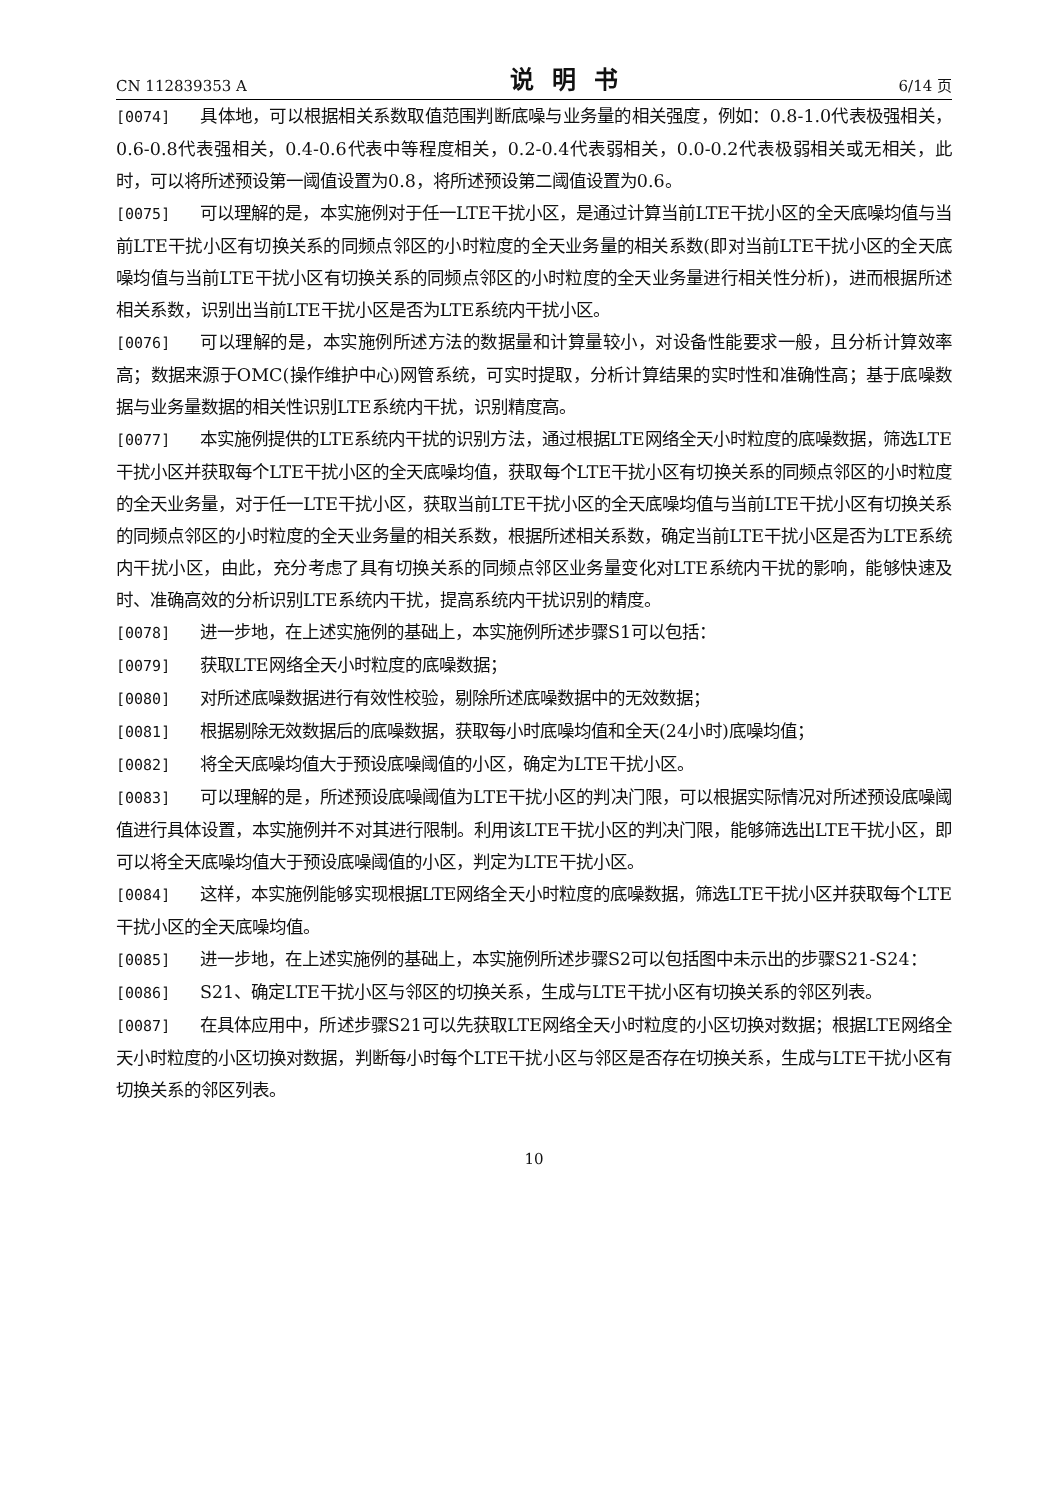CN 112839353 A 说明书 6/14 页
[0074] 具体地，可以根据相关系数取值范围判断底噪与业务量的相关强度，例如：0.8-1.0代表极强相关，0.6-0.8代表强相关，0.4-0.6代表中等程度相关，0.2-0.4代表弱相关，0.0-0.2代表极弱相关或无相关，此时，可以将所述预设第一阈值设置为0.8，将所述预设第二阈值设置为0.6。
[0075] 可以理解的是，本实施例对于任一LTE干扰小区，是通过计算当前LTE干扰小区的全天底噪均值与当前LTE干扰小区有切换关系的同频点邻区的小时粒度的全天业务量的相关系数(即对当前LTE干扰小区的全天底噪均值与当前LTE干扰小区有切换关系的同频点邻区的小时粒度的全天业务量进行相关性分析)，进而根据所述相关系数，识别出当前LTE干扰小区是否为LTE系统内干扰小区。
[0076] 可以理解的是，本实施例所述方法的数据量和计算量较小，对设备性能要求一般，且分析计算效率高；数据来源于OMC(操作维护中心)网管系统，可实时提取，分析计算结果的实时性和准确性高；基于底噪数据与业务量数据的相关性识别LTE系统内干扰，识别精度高。
[0077] 本实施例提供的LTE系统内干扰的识别方法，通过根据LTE网络全天小时粒度的底噪数据，筛选LTE干扰小区并获取每个LTE干扰小区的全天底噪均值，获取每个LTE干扰小区有切换关系的同频点邻区的小时粒度的全天业务量，对于任一LTE干扰小区，获取当前LTE干扰小区的全天底噪均值与当前LTE干扰小区有切换关系的同频点邻区的小时粒度的全天业务量的相关系数，根据所述相关系数，确定当前LTE干扰小区是否为LTE系统内干扰小区，由此，充分考虑了具有切换关系的同频点邻区业务量变化对LTE系统内干扰的影响，能够快速及时、准确高效的分析识别LTE系统内干扰，提高系统内干扰识别的精度。
[0078] 进一步地，在上述实施例的基础上，本实施例所述步骤S1可以包括：
[0079] 获取LTE网络全天小时粒度的底噪数据；
[0080] 对所述底噪数据进行有效性校验，剔除所述底噪数据中的无效数据；
[0081] 根据剔除无效数据后的底噪数据，获取每小时底噪均值和全天(24小时)底噪均值；
[0082] 将全天底噪均值大于预设底噪阈值的小区，确定为LTE干扰小区。
[0083] 可以理解的是，所述预设底噪阈值为LTE干扰小区的判决门限，可以根据实际情况对所述预设底噪阈值进行具体设置，本实施例并不对其进行限制。利用该LTE干扰小区的判决门限，能够筛选出LTE干扰小区，即可以将全天底噪均值大于预设底噪阈值的小区，判定为LTE干扰小区。
[0084] 这样，本实施例能够实现根据LTE网络全天小时粒度的底噪数据，筛选LTE干扰小区并获取每个LTE干扰小区的全天底噪均值。
[0085] 进一步地，在上述实施例的基础上，本实施例所述步骤S2可以包括图中未示出的步骤S21-S24：
[0086] S21、确定LTE干扰小区与邻区的切换关系，生成与LTE干扰小区有切换关系的邻区列表。
[0087] 在具体应用中，所述步骤S21可以先获取LTE网络全天小时粒度的小区切换对数据；根据LTE网络全天小时粒度的小区切换对数据，判断每小时每个LTE干扰小区与邻区是否存在切换关系，生成与LTE干扰小区有切换关系的邻区列表。
10